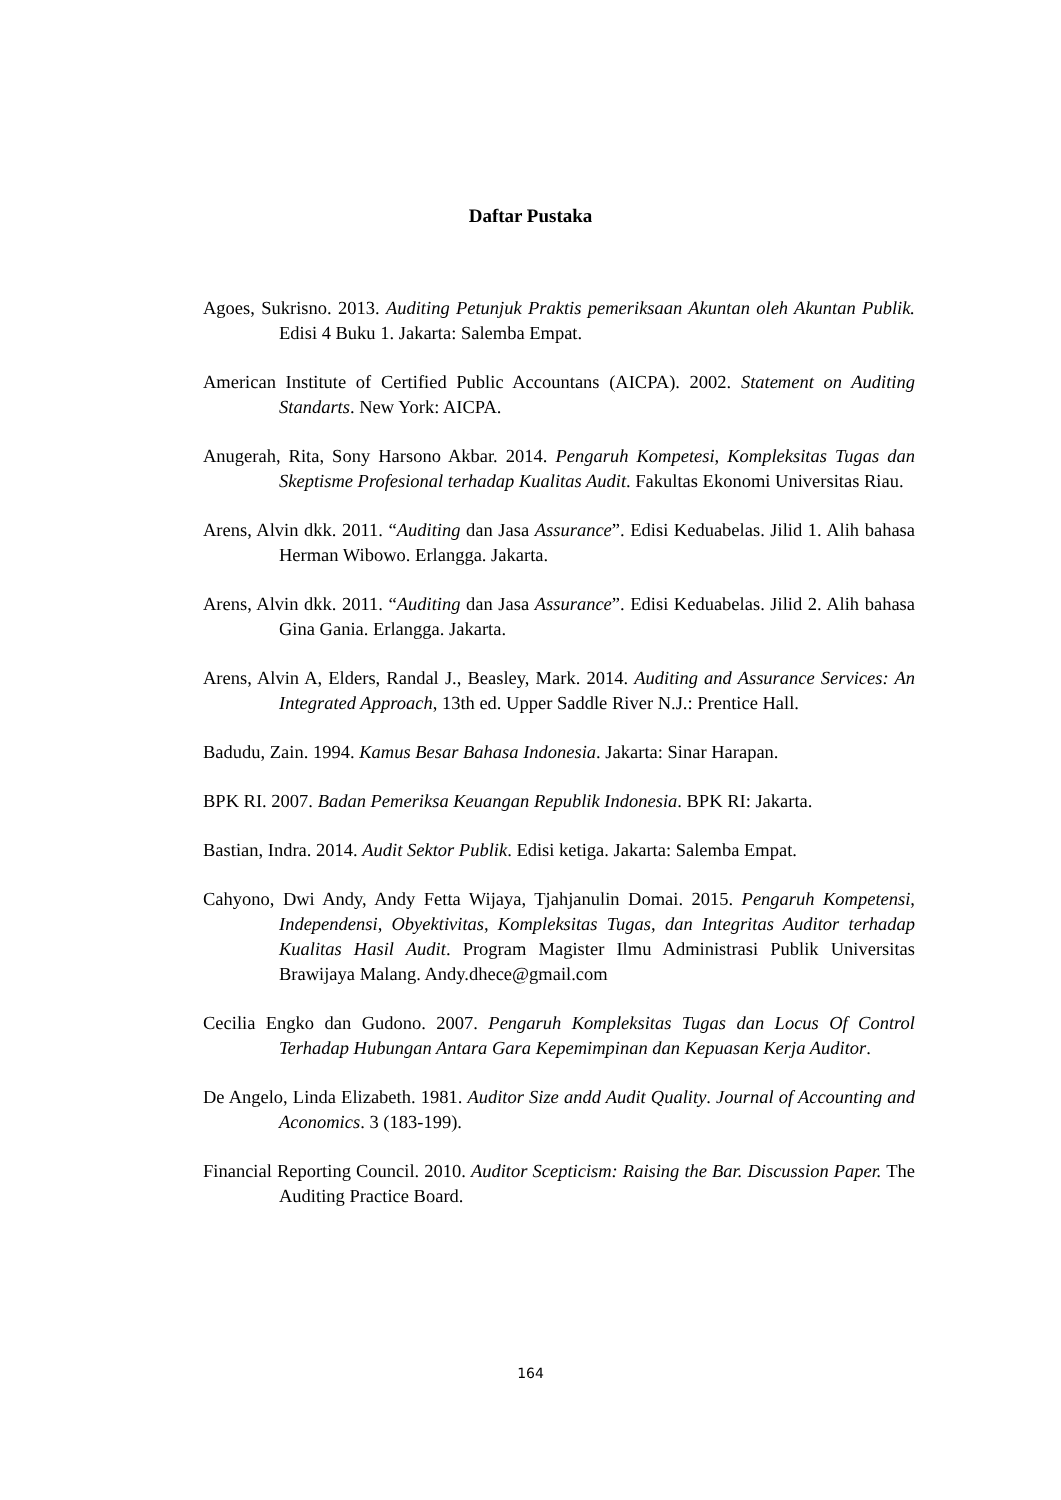Daftar Pustaka
Agoes, Sukrisno. 2013. Auditing Petunjuk Praktis pemeriksaan Akuntan oleh Akuntan Publik. Edisi 4 Buku 1. Jakarta: Salemba Empat.
American Institute of Certified Public Accountans (AICPA). 2002. Statement on Auditing Standarts. New York: AICPA.
Anugerah, Rita, Sony Harsono Akbar. 2014. Pengaruh Kompetesi, Kompleksitas Tugas dan Skeptisme Profesional terhadap Kualitas Audit. Fakultas Ekonomi Universitas Riau.
Arens, Alvin dkk. 2011. “Auditing dan Jasa Assurance”. Edisi Keduabelas. Jilid 1. Alih bahasa Herman Wibowo. Erlangga. Jakarta.
Arens, Alvin dkk. 2011. “Auditing dan Jasa Assurance”. Edisi Keduabelas. Jilid 2. Alih bahasa Gina Gania. Erlangga. Jakarta.
Arens, Alvin A, Elders, Randal J., Beasley, Mark. 2014. Auditing and Assurance Services: An Integrated Approach, 13th ed. Upper Saddle River N.J.: Prentice Hall.
Badudu, Zain. 1994. Kamus Besar Bahasa Indonesia. Jakarta: Sinar Harapan.
BPK RI. 2007. Badan Pemeriksa Keuangan Republik Indonesia. BPK RI: Jakarta.
Bastian, Indra. 2014. Audit Sektor Publik. Edisi ketiga. Jakarta: Salemba Empat.
Cahyono, Dwi Andy, Andy Fetta Wijaya, Tjahjanulin Domai. 2015. Pengaruh Kompetensi, Independensi, Obyektivitas, Kompleksitas Tugas, dan Integritas Auditor terhadap Kualitas Hasil Audit. Program Magister Ilmu Administrasi Publik Universitas Brawijaya Malang. Andy.dhece@gmail.com
Cecilia Engko dan Gudono. 2007. Pengaruh Kompleksitas Tugas dan Locus Of Control Terhadap Hubungan Antara Gara Kepemimpinan dan Kepuasan Kerja Auditor.
De Angelo, Linda Elizabeth. 1981. Auditor Size andd Audit Quality. Journal of Accounting and Aconomics. 3 (183-199).
Financial Reporting Council. 2010. Auditor Scepticism: Raising the Bar. Discussion Paper. The Auditing Practice Board.
164